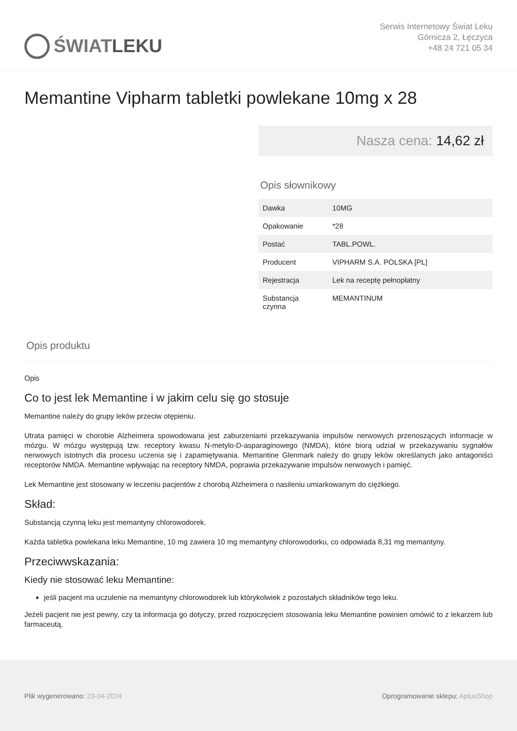ŚWIAT LEKU
Serwis Internetowy Świat Leku
Górnicza 2, Łęczyca
+48 24 721 05 34
Memantine Vipharm tabletki powlekane 10mg x 28
Nasza cena: 14,62 zł
Opis słownikowy
| Dawka | 10MG |
| Opakowanie | *28 |
| Postać | TABL.POWL. |
| Producent | VIPHARM S.A. POLSKA [PL] |
| Rejestracja | Lek na receptę pełnopłatny |
| Substancja czynna | MEMANTINUM |
Opis produktu
Opis
Co to jest lek Memantine i w jakim celu się go stosuje
Memantine należy do grupy leków przeciw otępieniu.
Utrata pamięci w chorobie Alzheimera spowodowana jest zaburzeniami przekazywania impulsów nerwowych przenoszących informacje w mózgu. W mózgu występują tzw. receptory kwasu N-metylo-D-asparaginowego (NMDA), które biorą udział w przekazywaniu sygnałów nerwowych istotnych dla procesu uczenia się i zapamiętywania. Memantine Glenmark należy do grupy leków określanych jako antagoniści receptorów NMDA. Memantine wpływając na receptory NMDA, poprawia przekazywanie impulsów nerwowych i pamięć.
Lek Memantine jest stosowany w leczeniu pacjentów z chorobą Alzheimera o nasileniu umiarkowanym do ciężkiego.
Skład:
Substancją czynną leku jest memantyny chlorowodorek.
Każda tabletka powlekana leku Memantine, 10 mg zawiera 10 mg memantyny chlorowodorku, co odpowiada 8,31 mg memantyny.
Przeciwwskazania:
Kiedy nie stosować leku Memantine:
jeśli pacjent ma uczulenie na memantyny chlorowodorek lub którykolwiek z pozostałych składników tego leku.
Jeżeli pacjent nie jest pewny, czy ta informacja go dotyczy, przed rozpoczęciem stosowania leku Memantine powinien omówić to z lekarzem lub farmaceutą.
Plik wygenerowano: 23-04-2024
Oprogramowanie sklepu: AptusShop